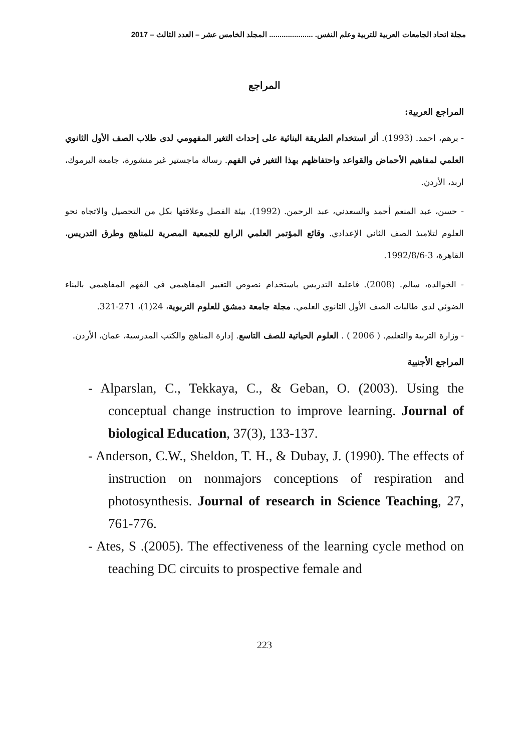مجلة اتحاد الجامعات العربية للتربية وعلم النفس. ..................... المجلد الخامس عشر – العدد الثالث – 2017
المراجع
المراجع العربية:
- برهم، احمد. (1993). أثر استخدام الطريقة البنائية على إحداث التغير المفهومي لدى طلاب الصف الأول الثانوي العلمي لمفاهيم الأحماض والقواعد واحتفاظهم بهذا التغير في الفهم. رسالة ماجستير غير منشورة، جامعة اليرموك، اربد، الأردن.
- حسن، عبد المنعم أحمد والسعدني، عبد الرحمن. (1992). بيئة الفصل وعلاقتها بكل من التحصيل والاتجاه نحو العلوم لتلاميذ الصف الثاني الإعدادي. وقائع المؤتمر العلمي الرابع للجمعية المصرية للمناهج وطرق التدريس، القاهرة، 3-1992/8/6.
- الخوالده، سالم. (2008). فاعلية التدريس باستخدام نصوص التغيير المفاهيمي في الفهم المفاهيمي بالبناء الضوئي لدى طالبات الصف الأول الثانوي العلمي. مجلة جامعة دمشق للعلوم التربوية، 24(1)، 271-321.
- وزارة التربية والتعليم. ( 2006 ) . العلوم الحياتية للصف التاسع. إدارة المناهج والكتب المدرسية، عمان، الأردن.
المراجع الأجنبية
- Alparslan, C., Tekkaya, C., & Geban, O. (2003). Using the conceptual change instruction to improve learning. Journal of biological Education, 37(3), 133-137.
- Anderson, C.W., Sheldon, T. H., & Dubay, J. (1990). The effects of instruction on nonmajors conceptions of respiration and photosynthesis. Journal of research in Science Teaching, 27, 761-776.
- Ates, S .(2005). The effectiveness of the learning cycle method on teaching DC circuits to prospective female and
223